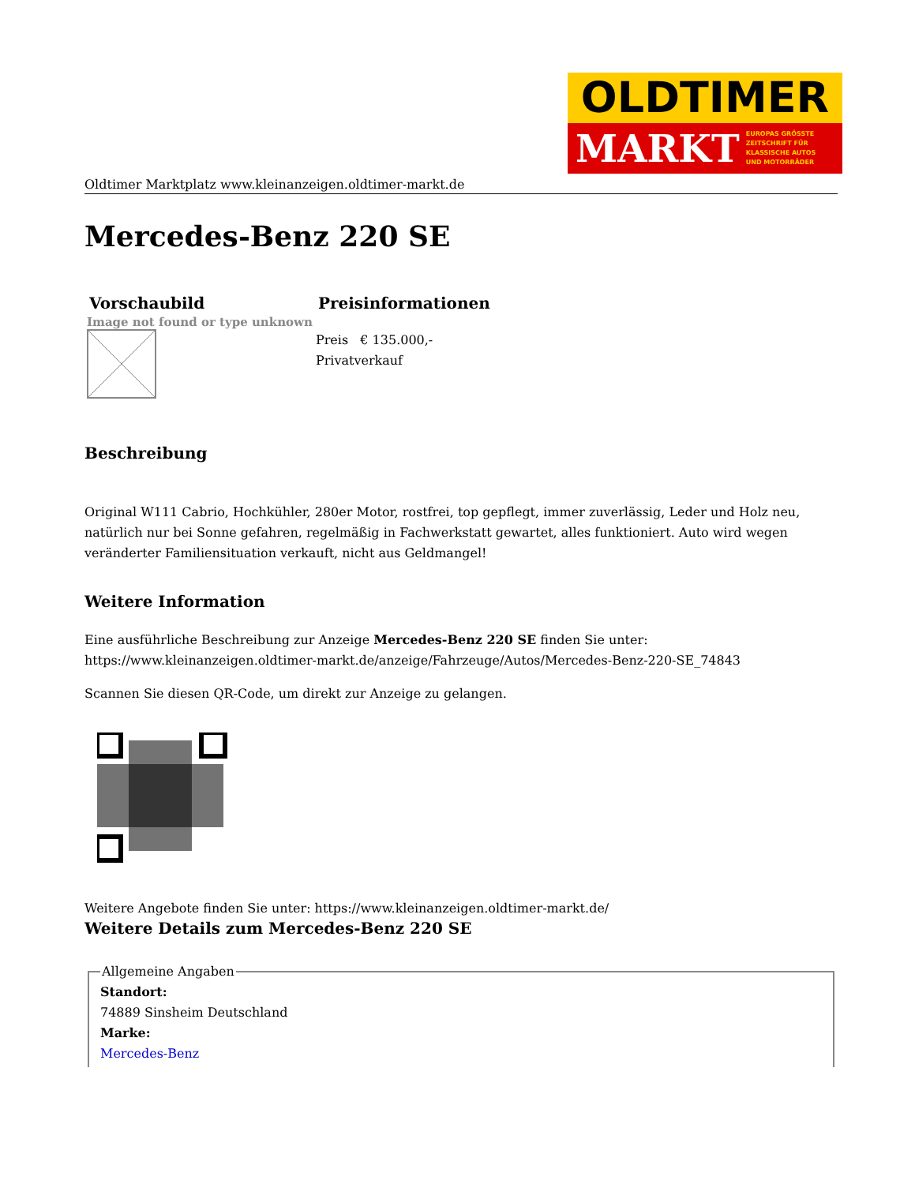OLDTIMER
MARKT EUROPAS GRÖSSTE
ZEITSCHRIFT FÜR
KLASSISCHE AUTOS
UND MOTORRÄDER
Oldtimer Marktplatz www.kleinanzeigen.oldtimer-markt.de
Mercedes-Benz 220 SE
| Vorschaubild | Preisinformationen |
| --- | --- |
| Image not found or type unknown | Preis € 135.000,- Privatverkauf |
Beschreibung
Original W111 Cabrio, Hochkühler, 280er Motor, rostfrei, top gepflegt, immer zuverlässig, Leder und Holz neu, natürlich nur bei Sonne gefahren, regelmäßig in Fachwerkstatt gewartet, alles funktioniert. Auto wird wegen veränderter Familiensituation verkauft, nicht aus Geldmangel!
Weitere Information
Eine ausführliche Beschreibung zur Anzeige Mercedes-Benz 220 SE finden Sie unter: https://www.kleinanzeigen.oldtimer-markt.de/anzeige/Fahrzeuge/Autos/Mercedes-Benz-220-SE_74843
Scannen Sie diesen QR-Code, um direkt zur Anzeige zu gelangen.
Weitere Angebote finden Sie unter: https://www.kleinanzeigen.oldtimer-markt.de/
Weitere Details zum Mercedes-Benz 220 SE
Allgemeine AngabenStandort:
74889 Sinsheim Deutschland
Marke:
Mercedes-Benz